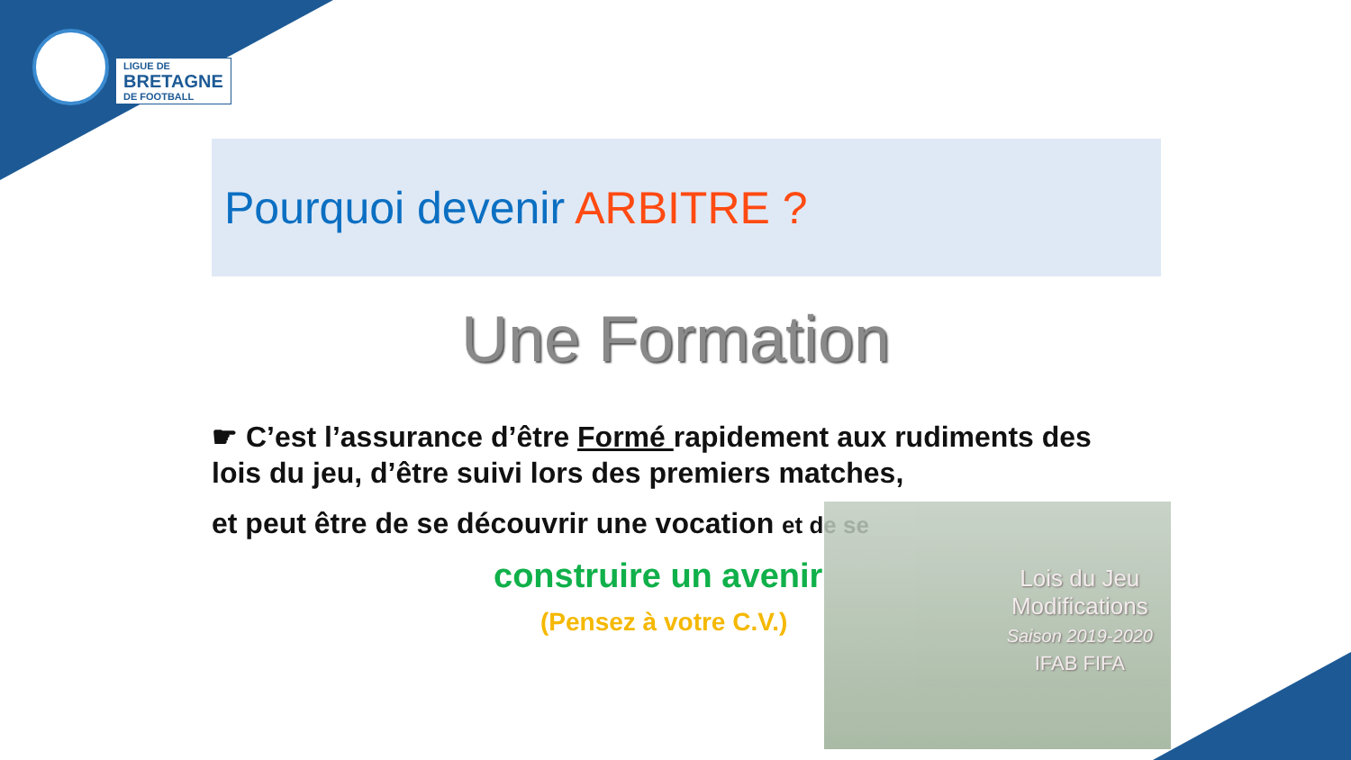LIGUE DE
BRETAGNE
DE FOOTBALL
Pourquoi devenir ARBITRE ?
Une Formation
☛ C’est l’assurance d’être Formé rapidement aux rudiments des lois du jeu, d’être suivi lors des premiers matches,
et peut être de se découvrir une vocation et de se
Lois du Jeu
Modifications
Saison 2019-2020
IFAB FIFA
construire un avenir
(Pensez à votre C.V.)